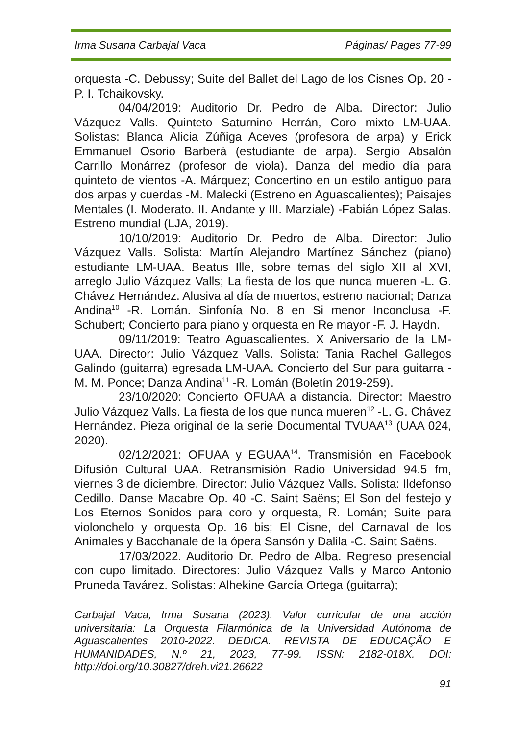Irma Susana Carbajal Vaca Páginas/ Pages 77-99
orquesta -C. Debussy; Suite del Ballet del Lago de los Cisnes Op. 20 -P. I. Tchaikovsky.
04/04/2019: Auditorio Dr. Pedro de Alba. Director: Julio Vázquez Valls. Quinteto Saturnino Herrán, Coro mixto LM-UAA. Solistas: Blanca Alicia Zúñiga Aceves (profesora de arpa) y Erick Emmanuel Osorio Barberá (estudiante de arpa). Sergio Absalón Carrillo Monárrez (profesor de viola). Danza del medio día para quinteto de vientos -A. Márquez; Concertino en un estilo antiguo para dos arpas y cuerdas -M. Malecki (Estreno en Aguascalientes); Paisajes Mentales (I. Moderato. II. Andante y III. Marziale) -Fabián López Salas. Estreno mundial (LJA, 2019).
10/10/2019: Auditorio Dr. Pedro de Alba. Director: Julio Vázquez Valls. Solista: Martín Alejandro Martínez Sánchez (piano) estudiante LM-UAA. Beatus Ille, sobre temas del siglo XII al XVI, arreglo Julio Vázquez Valls; La fiesta de los que nunca mueren -L. G. Chávez Hernández. Alusiva al día de muertos, estreno nacional; Danza Andina<sup>10</sup> -R. Lomán. Sinfonía No. 8 en Si menor Inconclusa -F. Schubert; Concierto para piano y orquesta en Re mayor -F. J. Haydn.
09/11/2019: Teatro Aguascalientes. X Aniversario de la LM-UAA. Director: Julio Vázquez Valls. Solista: Tania Rachel Gallegos Galindo (guitarra) egresada LM-UAA. Concierto del Sur para guitarra -M. M. Ponce; Danza Andina<sup>11</sup> -R. Lomán (Boletín 2019-259).
23/10/2020: Concierto OFUAA a distancia. Director: Maestro Julio Vázquez Valls. La fiesta de los que nunca mueren<sup>12</sup> -L. G. Chávez Hernández. Pieza original de la serie Documental TVUAA<sup>13</sup> (UAA 024, 2020).
02/12/2021: OFUAA y EGUAA<sup>14</sup>. Transmisión en Facebook Difusión Cultural UAA. Retransmisión Radio Universidad 94.5 fm, viernes 3 de diciembre. Director: Julio Vázquez Valls. Solista: Ildefonso Cedillo. Danse Macabre Op. 40 -C. Saint Saëns; El Son del festejo y Los Eternos Sonidos para coro y orquesta, R. Lomán; Suite para violonchelo y orquesta Op. 16 bis; El Cisne, del Carnaval de los Animales y Bacchanale de la ópera Sansón y Dalila -C. Saint Saëns.
17/03/2022. Auditorio Dr. Pedro de Alba. Regreso presencial con cupo limitado. Directores: Julio Vázquez Valls y Marco Antonio Pruneda Tavárez. Solistas: Alhekine García Ortega (guitarra);
Carbajal Vaca, Irma Susana (2023). Valor curricular de una acción universitaria: La Orquesta Filarmónica de la Universidad Autónoma de Aguascalientes 2010-2022. DEDiCA. REVISTA DE EDUCAÇÃO E HUMANIDADES, N.º 21, 2023, 77-99. ISSN: 2182-018X. DOI: http://doi.org/10.30827/dreh.vi21.26622
91